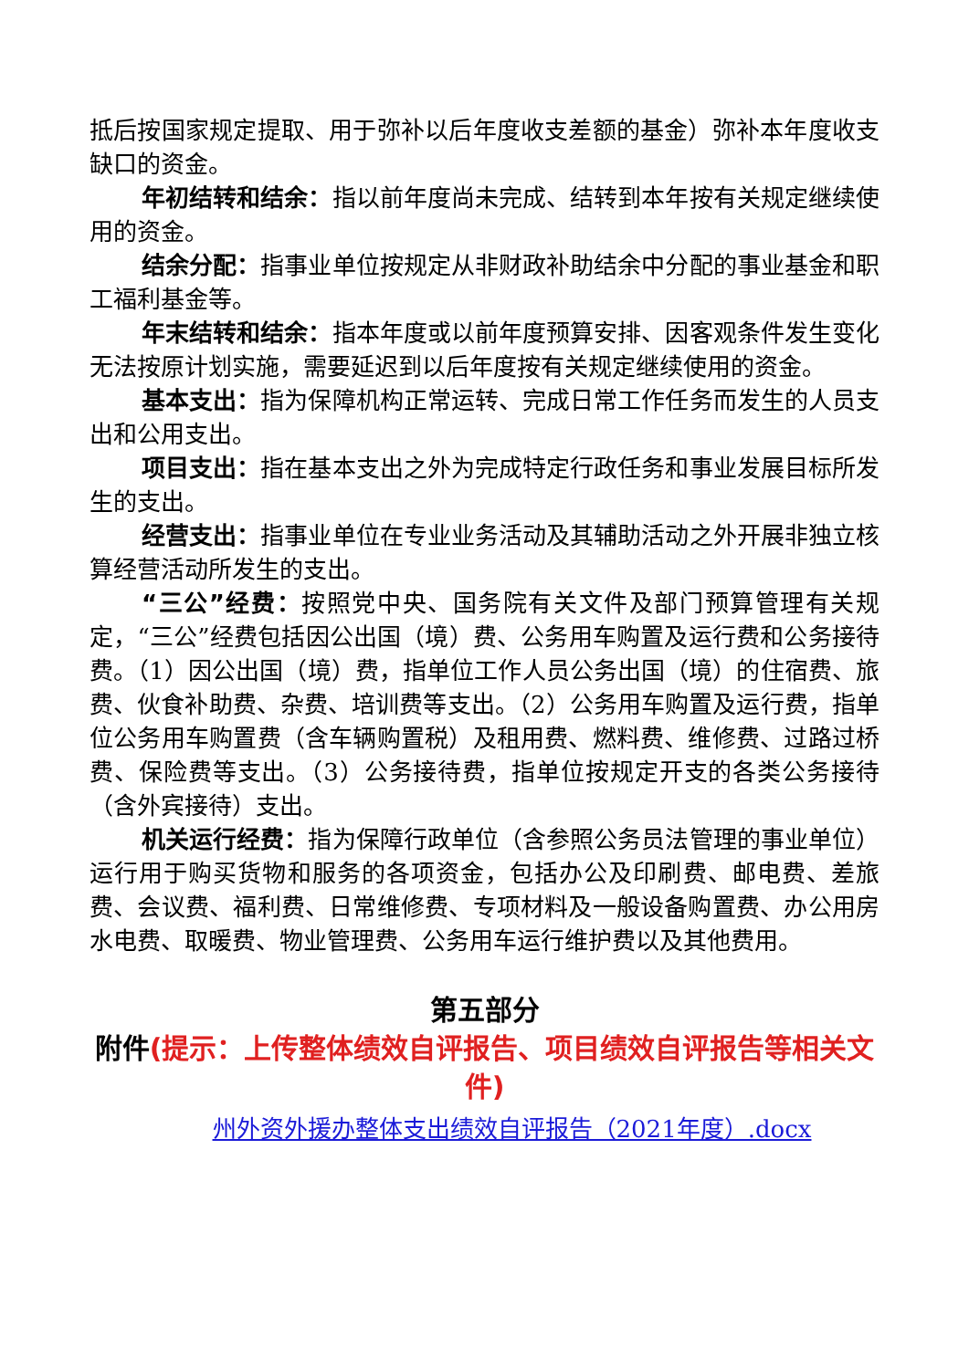抵后按国家规定提取、用于弥补以后年度收支差额的基金）弥补本年度收支缺口的资金。
年初结转和结余：指以前年度尚未完成、结转到本年按有关规定继续使用的资金。
结余分配：指事业单位按规定从非财政补助结余中分配的事业基金和职工福利基金等。
年末结转和结余：指本年度或以前年度预算安排、因客观条件发生变化无法按原计划实施，需要延迟到以后年度按有关规定继续使用的资金。
基本支出：指为保障机构正常运转、完成日常工作任务而发生的人员支出和公用支出。
项目支出：指在基本支出之外为完成特定行政任务和事业发展目标所发生的支出。
经营支出：指事业单位在专业业务活动及其辅助活动之外开展非独立核算经营活动所发生的支出。
“三公”经费：按照党中央、国务院有关文件及部门预算管理有关规定，“三公”经费包括因公出国（境）费、公务用车购置及运行费和公务接待费。（1）因公出国（境）费，指单位工作人员公务出国（境）的住宿费、旅费、伙食补助费、杂费、培训费等支出。（2）公务用车购置及运行费，指单位公务用车购置费（含车辆购置税）及租用费、燃料费、维修费、过路过桥费、保险费等支出。（3）公务接待费，指单位按规定开支的各类公务接待（含外宾接待）支出。
机关运行经费：指为保障行政单位（含参照公务员法管理的事业单位）运行用于购买货物和服务的各项资金，包括办公及印刷费、邮电费、差旅费、会议费、福利费、日常维修费、专项材料及一般设备购置费、办公用房水电费、取暖费、物业管理费、公务用车运行维护费以及其他费用。
第五部分
附件(提示：上传整体绩效自评报告、项目绩效自评报告等相关文件)
州外资外援办整体支出绩效自评报告（2021年度）.docx